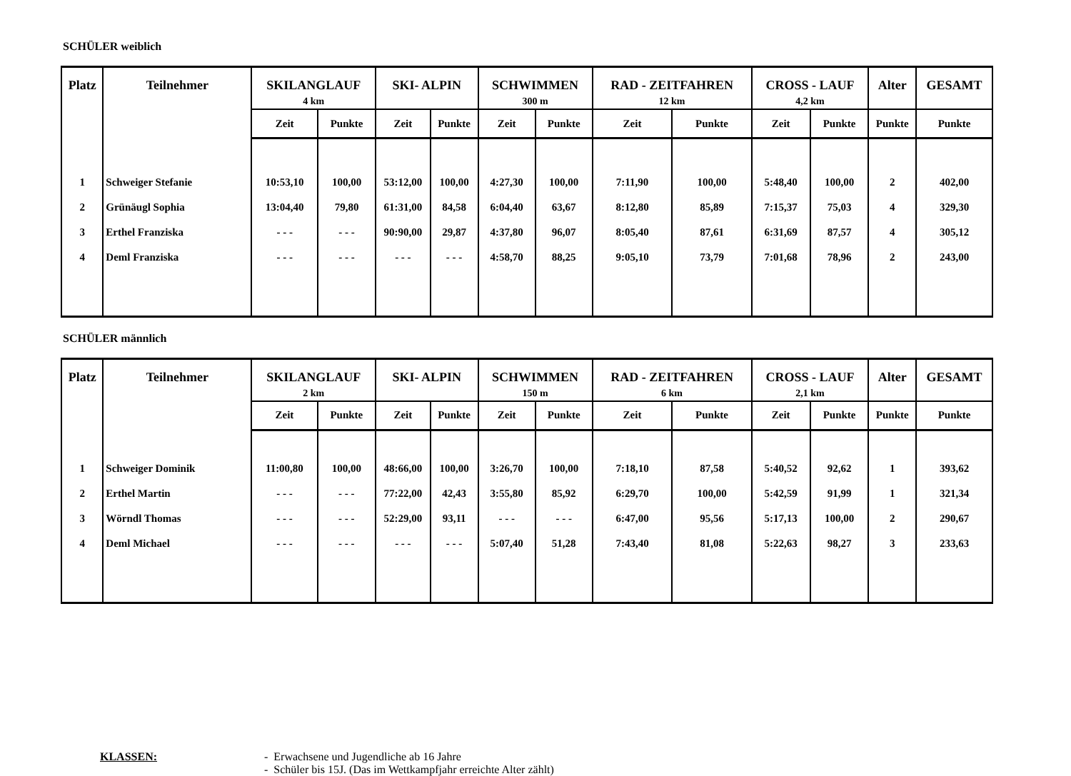SCHÜLER weiblich
| Platz | Teilnehmer | SKILANGLAUF 4 km | | SKI- ALPIN | | SCHWIMMEN 300 m | | RAD - ZEITFAHREN 12 km | | CROSS - LAUF 4,2 km | | Alter | GESAMT |
| --- | --- | --- | --- | --- | --- | --- | --- | --- | --- | --- | --- | --- | --- |
| | | Zeit | Punkte | Zeit | Punkte | Zeit | Punkte | Zeit | Punkte | Zeit | Punkte | Punkte | Punkte |
| 1 | Schweiger Stefanie | 10:53,10 | 100,00 | 53:12,00 | 100,00 | 4:27,30 | 100,00 | 7:11,90 | 100,00 | 5:48,40 | 100,00 | 2 | 402,00 |
| 2 | Grünäugl Sophia | 13:04,40 | 79,80 | 61:31,00 | 84,58 | 6:04,40 | 63,67 | 8:12,80 | 85,89 | 7:15,37 | 75,03 | 4 | 329,30 |
| 3 | Erthel Franziska | - - - | - - - | 90:90,00 | 29,87 | 4:37,80 | 96,07 | 8:05,40 | 87,61 | 6:31,69 | 87,57 | 4 | 305,12 |
| 4 | Deml Franziska | - - - | - - - | - - - | - - - | 4:58,70 | 88,25 | 9:05,10 | 73,79 | 7:01,68 | 78,96 | 2 | 243,00 |
SCHÜLER männlich
| Platz | Teilnehmer | SKILANGLAUF 2 km | | SKI- ALPIN | | SCHWIMMEN 150 m | | RAD - ZEITFAHREN 6 km | | CROSS - LAUF 2,1 km | | Alter | GESAMT |
| --- | --- | --- | --- | --- | --- | --- | --- | --- | --- | --- | --- | --- | --- |
| | | Zeit | Punkte | Zeit | Punkte | Zeit | Punkte | Zeit | Punkte | Zeit | Punkte | Punkte | Punkte |
| 1 | Schweiger Dominik | 11:00,80 | 100,00 | 48:66,00 | 100,00 | 3:26,70 | 100,00 | 7:18,10 | 87,58 | 5:40,52 | 92,62 | 1 | 393,62 |
| 2 | Erthel Martin | - - - | - - - | 77:22,00 | 42,43 | 3:55,80 | 85,92 | 6:29,70 | 100,00 | 5:42,59 | 91,99 | 1 | 321,34 |
| 3 | Wörndl Thomas | - - - | - - - | 52:29,00 | 93,11 | - - - | - - - | 6:47,00 | 95,56 | 5:17,13 | 100,00 | 2 | 290,67 |
| 4 | Deml Michael | - - - | - - - | - - - | - - - | 5:07,40 | 51,28 | 7:43,40 | 81,08 | 5:22,63 | 98,27 | 3 | 233,63 |
KLASSEN: - Erwachsene und Jugendliche ab 16 Jahre
- Schüler bis 15J. (Das im Wettkampfjahr erreichte Alter zählt)